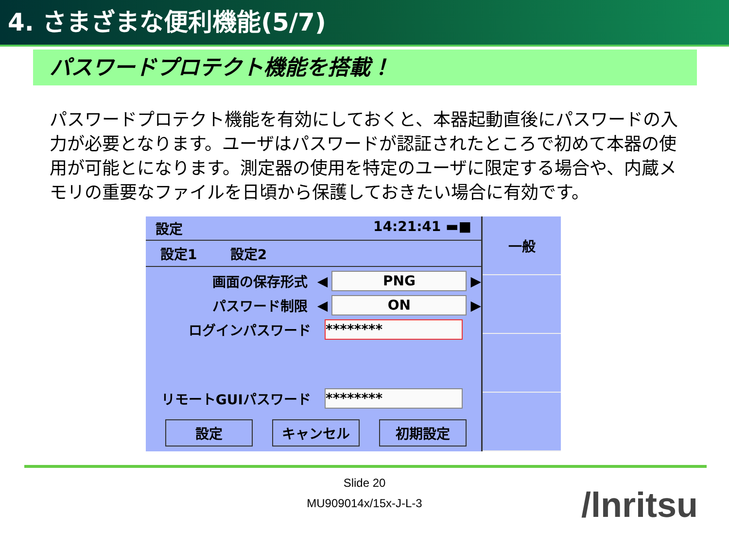4. さまざまな便利機能(5/7)
パスワードプロテクト機能を搭載！
パスワードプロテクト機能を有効にしておくと、本器起動直後にパスワードの入力が必要となります。ユーザはパスワードが認証されたところで初めて本器の使用が可能とになります。測定器の使用を特定のユーザに限定する場合や、内蔵メモリの重要なファイルを日頃から保護しておきたい場合に有効です。
設定 14:21:41 ▬■
設定1 設定2
画面の保存形式 ◀ PNG ▶
パスワード制限 ◀ ON ▶
ログインパスワード ********
リモートGUIパスワード ********
設定 キャンセル 初期設定
一般
Slide 20
MU909014x/15x-J-L-3
/lnritsu